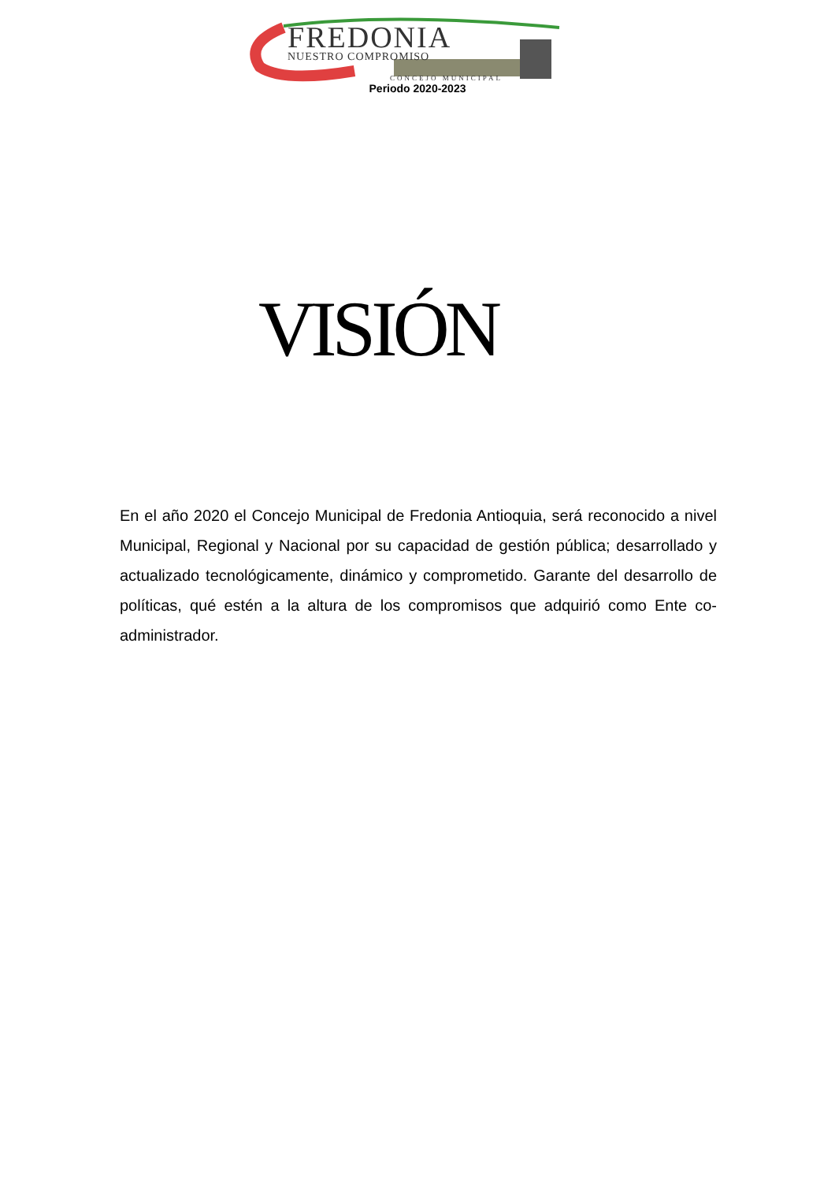FREDONIA
NUESTRO COMPROMISO
CONCEJO MUNICIPAL
Periodo 2020-2023
VISIÓN
En el año 2020 el Concejo Municipal de Fredonia Antioquia, será reconocido a nivel Municipal, Regional y Nacional por su capacidad de gestión pública; desarrollado y actualizado tecnológicamente, dinámico y comprometido. Garante del desarrollo de políticas, qué estén a la altura de los compromisos que adquirió como Ente co-administrador.